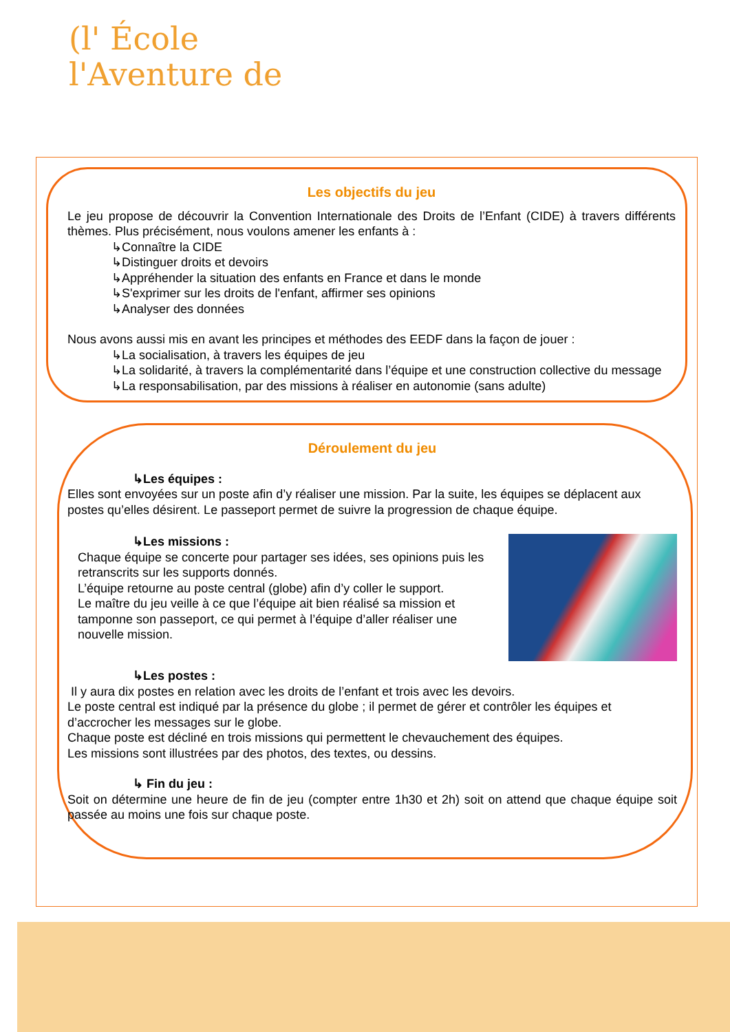(l' École
l'Aventure de
Les objectifs du jeu
Le jeu propose de découvrir la Convention Internationale des Droits de l’Enfant (CIDE) à travers différents thèmes. Plus précisément, nous voulons amener les enfants à :
↳Connaître la CIDE
↳Distinguer droits et devoirs
↳Appréhender la situation des enfants en France et dans le monde
↳S'exprimer sur les droits de l'enfant, affirmer ses opinions
↳Analyser des données
Nous avons aussi mis en avant les principes et méthodes des EEDF dans la façon de jouer :
↳La socialisation, à travers les équipes de jeu
↳La solidarité, à travers la complémentarité dans l’équipe et une construction collective du message
↳La responsabilisation, par des missions à réaliser en autonomie (sans adulte)
Déroulement du jeu
↳Les équipes :
Elles sont envoyées sur un poste afin d’y réaliser une mission. Par la suite, les équipes se déplacent aux postes qu’elles désirent. Le passeport permet de suivre la progression de chaque équipe.
↳Les missions :
Chaque équipe se concerte pour partager ses idées, ses opinions puis les retranscrits sur les supports donnés.
L’équipe retourne au poste central (globe) afin d’y coller le support.
Le maître du jeu veille à ce que l’équipe ait bien réalisé sa mission et tamponne son passeport, ce qui permet à l’équipe d’aller réaliser une nouvelle mission.
↳Les postes :
Il y aura dix postes en relation avec les droits de l’enfant et trois avec les devoirs.
Le poste central est indiqué par la présence du globe ; il permet de gérer et contrôler les équipes et d’accrocher les messages sur le globe.
Chaque poste est décliné en trois missions qui permettent le chevauchement des équipes.
Les missions sont illustrées par des photos, des textes, ou dessins.
↳ Fin du jeu :
Soit on détermine une heure de fin de jeu (compter entre 1h30 et 2h) soit on attend que chaque équipe soit passée au moins une fois sur chaque poste.